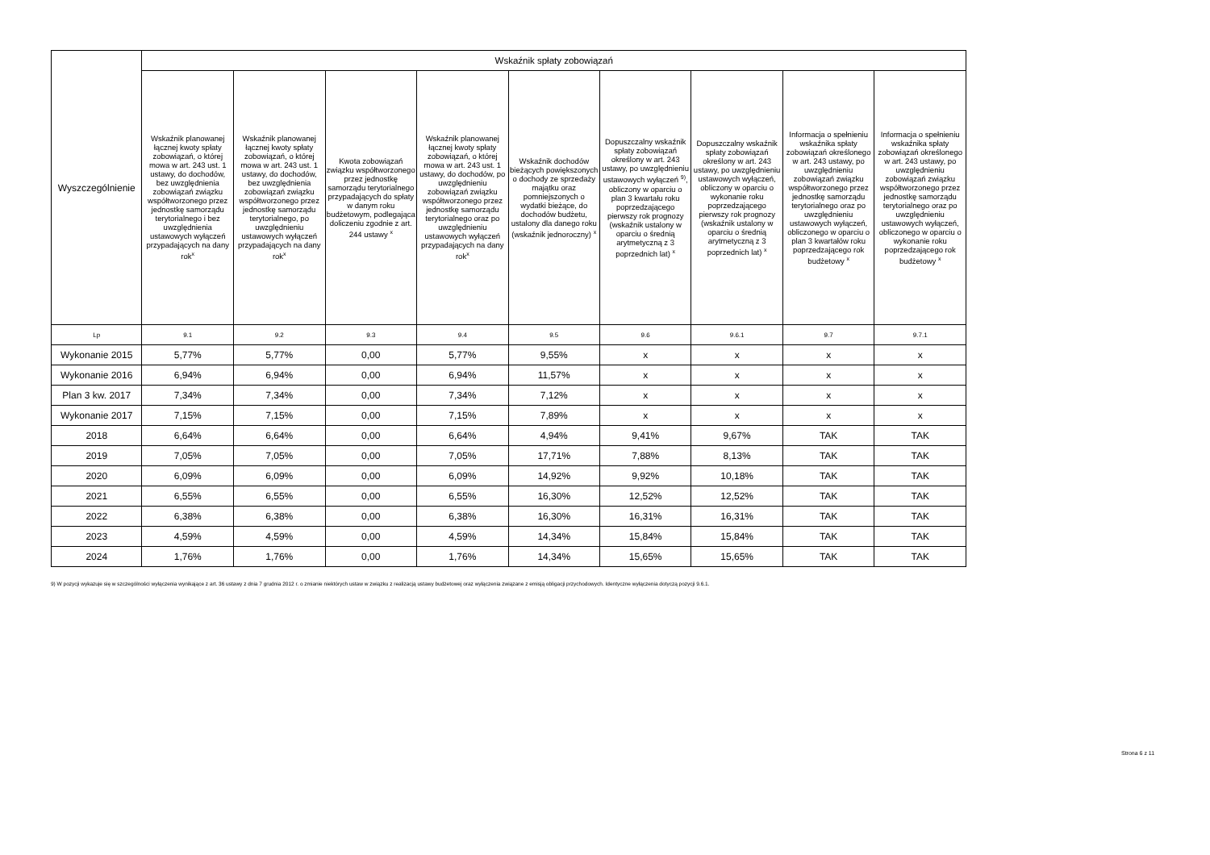| Wyszczególnienie | Wskaźnik spłaty zobowiązań | | | | | | | | |
| --- | --- | --- | --- | --- | --- | --- | --- | --- | --- |
| | Wskaźnik planowanej łącznej kwoty spłaty zobowiązań, o której mowa w art. 243 ust. 1 ustawy, do dochodów, bez uwzględnienia zobowiązań związku współtworzonego przez jednostkę samorządu terytorialnego i bez uwzględnienia ustawowych wyłączeń przypadających na dany rok<sup>x</sup> | Wskaźnik planowanej łącznej kwoty spłaty zobowiązań, o której mowa w art. 243 ust. 1 ustawy, do dochodów, bez uwzględnienia zobowiązań związku współtworzonego przez jednostkę samorządu terytorialnego, po uwzględnieniu ustawowych wyłączeń przypadających na dany rok<sup>x</sup> | Kwota zobowiązań związku współtworzonego przez jednostkę samorządu terytorialnego przypadających do spłaty w danym roku budżetowym, podlegająca doliczeniu zgodnie z art. 244 ustawy <sup>x</sup> | Wskaźnik planowanej łącznej kwoty spłaty zobowiązań, o której mowa w art. 243 ust. 1 ustawy, do dochodów, po uwzględnieniu zobowiązań związku współtworzonego przez jednostkę samorządu terytorialnego oraz po uwzględnieniu ustawowych wyłączeń przypadających na dany rok<sup>x</sup> | Wskaźnik dochodów bieżących powiększonych o dochody ze sprzedaży majątku oraz pomniejszonych o wydatki bieżące, do dochodów budżetu, ustalony dla danego roku (wskaźnik jednoroczny) <sup>x</sup> | Dopuszczalny wskaźnik spłaty zobowiązań określony w art. 243 ustawy, po uwzględnieniu ustawowych wyłączeń <sup>9)</sup>, obliczony w oparciu o plan 3 kwartału roku poprzedzającego pierwszy rok prognozy (wskaźnik ustalony w oparciu o średnią arytmetyczną z 3 poprzednich lat) <sup>x</sup> | Dopuszczalny wskaźnik spłaty zobowiązań określony w art. 243 ustawy, po uwzględnieniu ustawowych wyłączeń, obliczony w oparciu o wykonanie roku poprzedzającego pierwszy rok prognozy (wskaźnik ustalony w oparciu o średnią arytmetyczną z 3 poprzednich lat) <sup>x</sup> | Informacja o spełnieniu wskaźnika spłaty zobowiązań określonego w art. 243 ustawy, po uwzględnieniu zobowiązań związku współtworzonego przez jednostkę samorządu terytorialnego oraz po uwzględnieniu ustawowych wyłączeń, obliczonego w oparciu o plan 3 kwartałów roku poprzedzającego rok budżetowy <sup>x</sup> | Informacja o spełnieniu wskaźnika spłaty zobowiązań określonego w art. 243 ustawy, po uwzględnieniu zobowiązań związku współtworzonego przez jednostkę samorządu terytorialnego oraz po uwzględnieniu ustawowych wyłączeń, obliczonego w oparciu o wykonanie roku poprzedzającego rok budżetowy <sup>x</sup> |
| Lp | 9.1 | 9.2 | 9.3 | 9.4 | 9.5 | 9.6 | 9.6.1 | 9.7 | 9.7.1 |
| Wykonanie 2015 | 5,77% | 5,77% | 0,00 | 5,77% | 9,55% | x | x | x | x |
| Wykonanie 2016 | 6,94% | 6,94% | 0,00 | 6,94% | 11,57% | x | x | x | x |
| Plan 3 kw. 2017 | 7,34% | 7,34% | 0,00 | 7,34% | 7,12% | x | x | x | x |
| Wykonanie 2017 | 7,15% | 7,15% | 0,00 | 7,15% | 7,89% | x | x | x | x |
| 2018 | 6,64% | 6,64% | 0,00 | 6,64% | 4,94% | 9,41% | 9,67% | TAK | TAK |
| 2019 | 7,05% | 7,05% | 0,00 | 7,05% | 17,71% | 7,88% | 8,13% | TAK | TAK |
| 2020 | 6,09% | 6,09% | 0,00 | 6,09% | 14,92% | 9,92% | 10,18% | TAK | TAK |
| 2021 | 6,55% | 6,55% | 0,00 | 6,55% | 16,30% | 12,52% | 12,52% | TAK | TAK |
| 2022 | 6,38% | 6,38% | 0,00 | 6,38% | 16,30% | 16,31% | 16,31% | TAK | TAK |
| 2023 | 4,59% | 4,59% | 0,00 | 4,59% | 14,34% | 15,84% | 15,84% | TAK | TAK |
| 2024 | 1,76% | 1,76% | 0,00 | 1,76% | 14,34% | 15,65% | 15,65% | TAK | TAK |
9) W pozycji wykazuje się w szczególności wyłączenia wynikające z art. 36 ustawy z dnia 7 grudnia 2012 r. o zmianie niektórych ustaw w związku z realizacją ustawy budżetowej oraz wyłączenia związane z emisją obligacji przychodowych. Identyczne wyłączenia dotyczą pozycji 9.6.1.
Strona 6 z 11